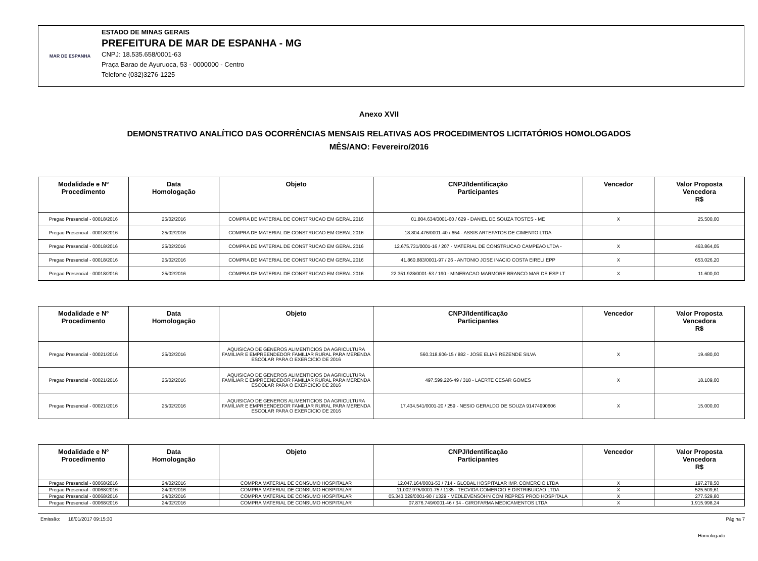MAR DE ESPANHA
ESTADO DE MINAS GERAIS
PREFEITURA DE MAR DE ESPANHA - MG
CNPJ: 18.535.658/0001-63
Praça Barao de Ayuruoca, 53 - 0000000 - Centro
Telefone (032)3276-1225
Anexo XVII
DEMONSTRATIVO ANALÍTICO DAS OCORRÊNCIAS MENSAIS RELATIVAS AOS PROCEDIMENTOS LICITATÓRIOS HOMOLOGADOS
MÊS/ANO: Fevereiro/2016
| Modalidade e Nº Procedimento | Data Homologação | Objeto | CNPJ/Identificação Participantes | Vencedor | Valor Proposta Vencedora R$ |
| --- | --- | --- | --- | --- | --- |
| Pregao Presencial - 00018/2016 | 25/02/2016 | COMPRA DE MATERIAL DE CONSTRUCAO EM GERAL 2016 | 01.804.634/0001-60 / 629 - DANIEL DE SOUZA TOSTES - ME | X | 25.500,00 |
| Pregao Presencial - 00018/2016 | 25/02/2016 | COMPRA DE MATERIAL DE CONSTRUCAO EM GERAL 2016 | 18.804.476/0001-40 / 654 - ASSIS ARTEFATOS DE CIMENTO LTDA | | |
| Pregao Presencial - 00018/2016 | 25/02/2016 | COMPRA DE MATERIAL DE CONSTRUCAO EM GERAL 2016 | 12.675.731/0001-16 / 207 - MATERIAL DE CONSTRUCAO CAMPEAO LTDA - | X | 463.864,05 |
| Pregao Presencial - 00018/2016 | 25/02/2016 | COMPRA DE MATERIAL DE CONSTRUCAO EM GERAL 2016 | 41.860.883/0001-97 / 26 - ANTONIO JOSE INACIO COSTA EIRELI EPP | X | 653.026,20 |
| Pregao Presencial - 00018/2016 | 25/02/2016 | COMPRA DE MATERIAL DE CONSTRUCAO EM GERAL 2016 | 22.351.928/0001-53 / 190 - MINERACAO MARMORE BRANCO MAR DE ESP LT | X | 11.600,00 |
| Modalidade e Nº Procedimento | Data Homologação | Objeto | CNPJ/Identificação Participantes | Vencedor | Valor Proposta Vencedora R$ |
| --- | --- | --- | --- | --- | --- |
| Pregao Presencial - 00021/2016 | 25/02/2016 | AQUISICAO DE GENEROS ALIMENTICIOS DA AGRICULTURA FAMILIAR E EMPREENDEDOR FAMILIAR RURAL PARA MERENDA ESCOLAR PARA O EXERCICIO DE 2016 | 560.318.906-15 / 882 - JOSE ELIAS REZENDE SILVA | X | 19.480,00 |
| Pregao Presencial - 00021/2016 | 25/02/2016 | AQUISICAO DE GENEROS ALIMENTICIOS DA AGRICULTURA FAMILIAR E EMPREENDEDOR FAMILIAR RURAL PARA MERENDA ESCOLAR PARA O EXERCICIO DE 2016 | 497.599.226-49 / 318 - LAERTE CESAR GOMES | X | 18.109,00 |
| Pregao Presencial - 00021/2016 | 25/02/2016 | AQUISICAO DE GENEROS ALIMENTICIOS DA AGRICULTURA FAMILIAR E EMPREENDEDOR FAMILIAR RURAL PARA MERENDA ESCOLAR PARA O EXERCICIO DE 2016 | 17.434.541/0001-20 / 259 - NESIO GERALDO DE SOUZA 91474990606 | X | 15.000,00 |
| Modalidade e Nº Procedimento | Data Homologação | Objeto | CNPJ/Identificação Participantes | Vencedor | Valor Proposta Vencedora R$ |
| --- | --- | --- | --- | --- | --- |
| Pregao Presencial - 00068/2016 | 24/02/2016 | COMPRA MATERIAL DE CONSUMO HOSPITALAR | 12.047.164/0001-53 / 714 - GLOBAL HOSPITALAR IMP. COMERCIO LTDA | X | 197.278,50 |
| Pregao Presencial - 00068/2016 | 24/02/2016 | COMPRA MATERIAL DE CONSUMO HOSPITALAR | 11.002.975/0001-75 / 1135 - TECVIDA COMERCIO E DISTRIBUICAO LTDA | X | 525.509,61 |
| Pregao Presencial - 00068/2016 | 24/02/2016 | COMPRA MATERIAL DE CONSUMO HOSPITALAR | 05.343.029/0001-90 / 1329 - MEDLEVENSOHN COM REPRES PROD HOSPITALA | X | 277.529,80 |
| Pregao Presencial - 00068/2016 | 24/02/2016 | COMPRA MATERIAL DE CONSUMO HOSPITALAR | 07.876.749/0001-46 / 34 - GIROFARMA MEDICAMENTOS LTDA | X | 1.915.998,24 |
Emissão: 18/01/2017 09:15:30 Página 7
Homologado